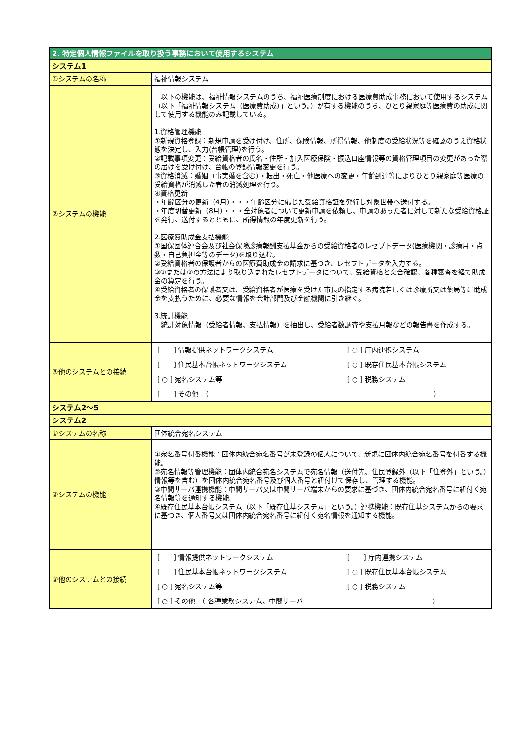| 2. 特定個人情報ファイルを取り扱う事務において使用するシステム | |
| システム1 | |
| ①システムの名称 | 福祉情報システム |
| ②システムの機能 | 以下の機能は、福祉情報システムのうち、福祉医療制度における医療費助成事務において使用するシステム（以下「福祉情報システム（医療費助成）」という。）が有する機能のうち、ひとり親家庭等医療費の助成に関して使用する機能のみ記載している。 1.資格管理機能 ①新規資格登録：新規申請を受け付け、住所、保険情報、所得情報、他制度の受給状況等を確認のうえ資格状態を決定し、入力(台帳管理)を行う。 ②記載事項変更：受給資格者の氏名・住所・加入医療保険・振込口座情報等の資格管理項目の変更があった際の届けを受け付け、台帳の登録情報変更を行う。 ③資格消滅：婚姻（事実婚を含む）・転出・死亡・他医療への変更・年齢到達等によりひとり親家庭等医療の受給資格が消滅した者の消滅処理を行う。 ④資格更新 ・年齢区分の更新（4月）・・・年齢区分に応じた受給資格証を発行し対象世帯へ送付する。 ・年度切替更新（8月）・・・全対象者について更新申請を依頼し、申請のあった者に対して新たな受給資格証を発行、送付するとともに、所得情報の年度更新を行う。 2.医療費助成金支払機能 ①国保団体連合会及び社会保険診療報酬支払基金からの受給資格者のレセプトデータ(医療機関・診療月・点数・自己負担金等のデータ)を取り込む。 ②受給資格者の保護者からの医療費助成金の請求に基づき、レセプトデータを入力する。 ③①または②の方法により取り込まれたレセプトデータについて、受給資格と突合確認、各種審査を経て助成金の算定を行う。 ④受給資格者の保護者又は、受給資格者が医療を受けた市長の指定する病院若しくは診療所又は薬局等に助成金を支払うために、必要な情報を会計部門及び金融機関に引き継ぐ。 3.統計機能 統計対象情報（受給者情報、支払情報）を抽出し、受給者数調査や支払月報などの報告書を作成する。 |
| ③他のシステムとの接続 | / [ ] 情報提供ネットワークシステム / [ ○ ] 庁内連携システム / / [ ] 住民基本台帳ネットワークシステム / [ ○ ] 既存住民基本台帳システム / / [ ○ ] 宛名システム等 / [ ○ ] 税務システム / / [ ] その他 （ ） / / |
| システム2～5 | |
| システム2 | |
| ①システムの名称 | 団体統合宛名システム |
| ②システムの機能 | ①宛名番号付番機能：団体内統合宛名番号が未登録の個人について、新規に団体内統合宛名番号を付番する機能。 ②宛名情報等管理機能：団体内統合宛名システムで宛名情報（送付先、住民登録外（以下「住登外」という。）情報等を含む）を団体内統合宛名番号及び個人番号と紐付けて保存し、管理する機能。 ③中間サーバ連携機能：中間サーバ又は中間サーバ端末からの要求に基づき、団体内統合宛名番号に紐付く宛名情報等を通知する機能。 ④既存住民基本台帳システム（以下「既存住基システム」という。）連携機能：既存住基システムからの要求に基づき、個人番号又は団体内統合宛名番号に紐付く宛名情報を通知する機能。 |
| ③他のシステムとの接続 | / [ ] 情報提供ネットワークシステム / [ ] 庁内連携システム / / [ ] 住民基本台帳ネットワークシステム / [ ○ ] 既存住民基本台帳システム / / [ ○ ] 宛名システム等 / [ ○ ] 税務システム / / [ ○ ] その他 （ 各種業務システム、中間サーバ ） / / |